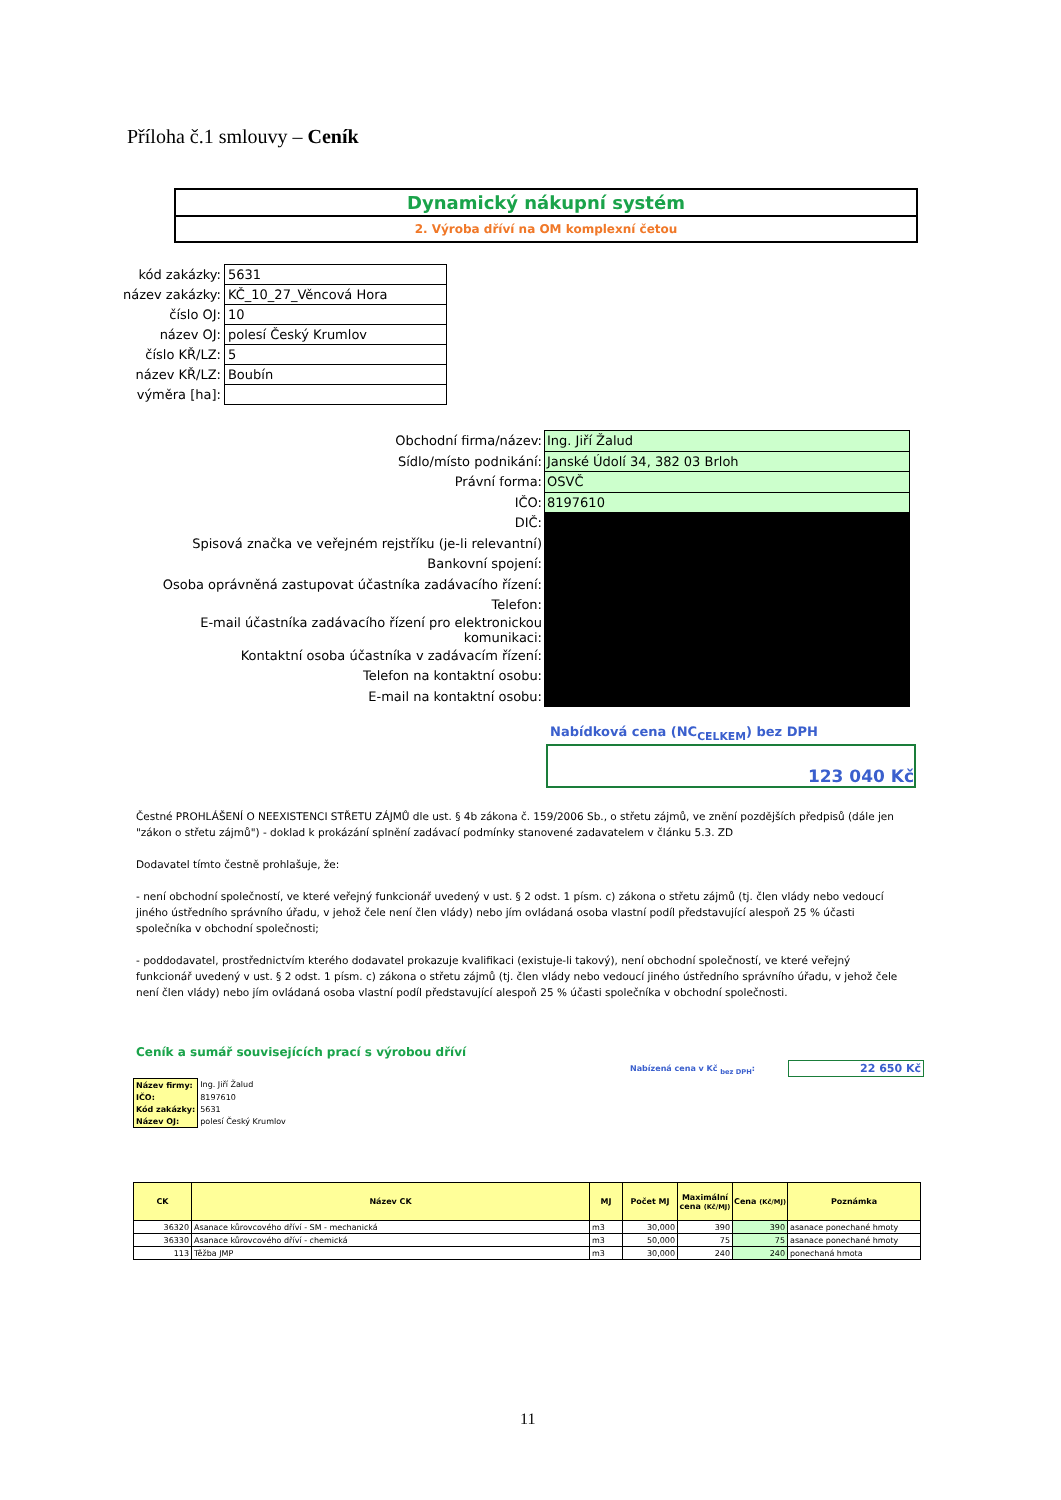Příloha č.1 smlouvy – Ceník
Dynamický nákupní systém
2. Výroba dříví na OM komplexní četou
| kód zakázky: | 5631 |
| název zakázky: | KČ_10_27_Věncová Hora |
| číslo OJ: | 10 |
| název OJ: | polesí Český Krumlov |
| číslo KŘ/LZ: | 5 |
| název KŘ/LZ: | Boubín |
| výměra [ha]: | |
| Obchodní firma/název: | Ing. Jiří Žalud |
| Sídlo/místo podnikání: | Janské Údolí 34, 382 03 Brloh |
| Právní forma: | OSVČ |
| IČO: | 8197610 |
| DIČ: | |
| Spisová značka ve veřejném rejstříku (je-li relevantní) | |
| Bankovní spojení: | |
| Osoba oprávněná zastupovat účastníka zadávacího řízení: | |
| Telefon: | |
| E-mail účastníka zadávacího řízení pro elektronickou komunikaci: | |
| Kontaktní osoba účastníka v zadávacím řízení: | |
| Telefon na kontaktní osobu: | |
| E-mail na kontaktní osobu: | |
Nabídková cena (NC<sub>CELKEM</sub>) bez DPH
123 040 Kč
Čestné PROHLÁŠENÍ O NEEXISTENCI STŘETU ZÁJMŮ dle ust. § 4b zákona č. 159/2006 Sb., o střetu zájmů, ve znění pozdějších předpisů (dále jen "zákon o střetu zájmů") - doklad k prokázání splnění zadávací podmínky stanovené zadavatelem v článku 5.3. ZD
Dodavatel tímto čestně prohlašuje, že:
- není obchodní společností, ve které veřejný funkcionář uvedený v ust. § 2 odst. 1 písm. c) zákona o střetu zájmů (tj. člen vlády nebo vedoucí jiného ústředního správního úřadu, v jehož čele není člen vlády) nebo jím ovládaná osoba vlastní podíl představující alespoň 25 % účasti společníka v obchodní společnosti;
- poddodavatel, prostřednictvím kterého dodavatel prokazuje kvalifikaci (existuje-li takový), není obchodní společností, ve které veřejný funkcionář uvedený v ust. § 2 odst. 1 písm. c) zákona o střetu zájmů (tj. člen vlády nebo vedoucí jiného ústředního správního úřadu, v jehož čele není člen vlády) nebo jím ovládaná osoba vlastní podíl představující alespoň 25 % účasti společníka v obchodní společnosti.
Ceník a sumář souvisejících prací s výrobou dříví
Nabízená cena v Kč <sub>bez DPH</sub>: 22 650 Kč
| Název firmy: | Ing. Jiří Žalud |
| IČO: | 8197610 |
| Kód zakázky: | 5631 |
| Název OJ: | polesí Český Krumlov |
| CK | Název CK | MJ | Počet MJ | Maximální cena (Kč/MJ) | Cena (Kč/MJ) | Poznámka |
| --- | --- | --- | --- | --- | --- | --- |
| 36320 | Asanace kůrovcového dříví - SM - mechanická | m3 | 30,000 | 390 | 390 | asanace ponechané hmoty |
| 36330 | Asanace kůrovcového dříví - chemická | m3 | 50,000 | 75 | 75 | asanace ponechané hmoty |
| 113 | Těžba JMP | m3 | 30,000 | 240 | 240 | ponechaná hmota |
11